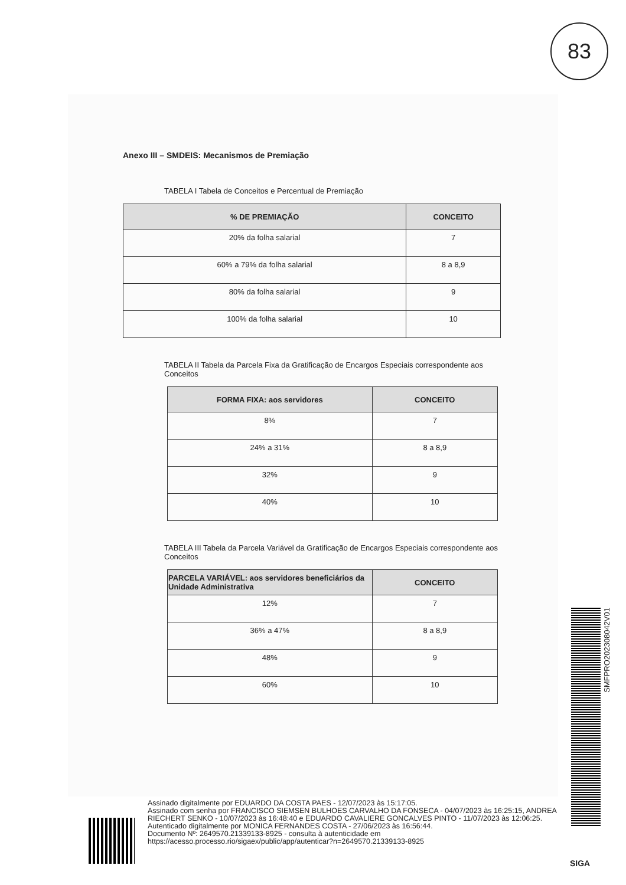83
Anexo III – SMDEIS: Mecanismos de Premiação
TABELA I Tabela de Conceitos e Percentual de Premiação
| % DE PREMIAÇÃO | CONCEITO |
| --- | --- |
| 20% da folha salarial | 7 |
| 60% a 79% da folha salarial | 8 a 8,9 |
| 80% da folha salarial | 9 |
| 100% da folha salarial | 10 |
TABELA II Tabela da Parcela Fixa da Gratificação de Encargos Especiais correspondente aos Conceitos
| FORMA FIXA: aos servidores | CONCEITO |
| --- | --- |
| 8% | 7 |
| 24% a 31% | 8 a 8,9 |
| 32% | 9 |
| 40% | 10 |
TABELA III Tabela da Parcela Variável da Gratificação de Encargos Especiais correspondente aos Conceitos
| PARCELA VARIÁVEL: aos servidores beneficiários da Unidade Administrativa | CONCEITO |
| --- | --- |
| 12% | 7 |
| 36% a 47% | 8 a 8,9 |
| 48% | 9 |
| 60% | 10 |
SMFPRO202308042V01
Assinado digitalmente por EDUARDO DA COSTA PAES - 12/07/2023 às 15:17:05.
Assinado com senha por FRANCISCO SIEMSEN BULHOES CARVALHO DA FONSECA - 04/07/2023 às 16:25:15, ANDREA RIECHERT SENKO - 10/07/2023 às 16:48:40 e EDUARDO CAVALIERE GONCALVES PINTO - 11/07/2023 às 12:06:25.
Autenticado digitalmente por MONICA FERNANDES COSTA - 27/06/2023 às 16:56:44.
Documento Nº: 2649570.21339133-8925 - consulta à autenticidade em
https://acesso.processo.rio/sigaex/public/app/autenticar?n=2649570.21339133-8925
SIGA